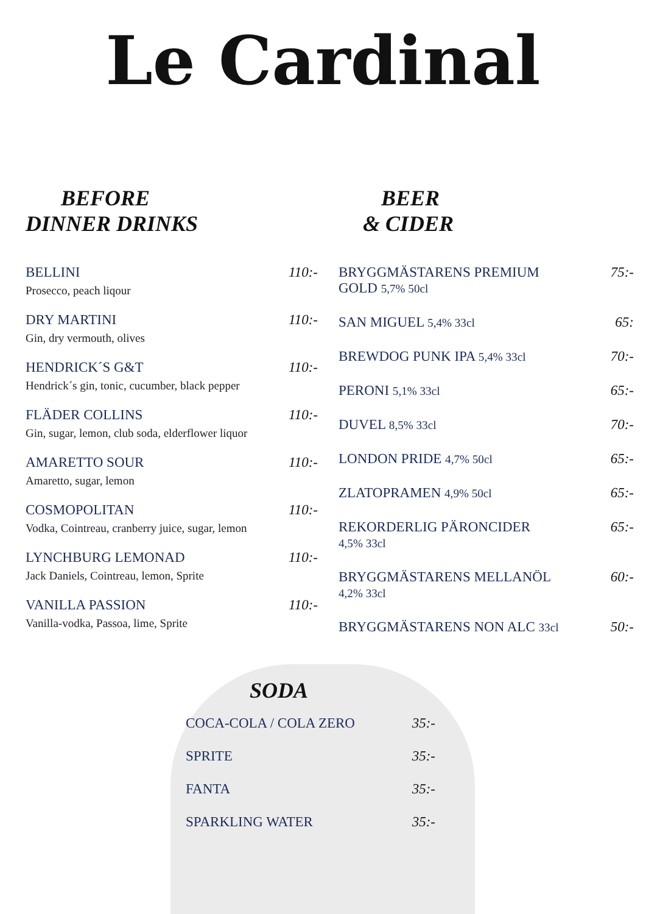Le Cardinal
BEFORE
DINNER DRINKS
BELLINI 110:-
Prosecco, peach liqour
DRY MARTINI 110:-
Gin, dry vermouth, olives
HENDRICK´S G&T 110:-
Hendrick´s gin, tonic, cucumber, black pepper
FLÄDER COLLINS 110:-
Gin, sugar, lemon, club soda, elderflower liquor
AMARETTO SOUR 110:-
Amaretto, sugar, lemon
COSMOPOLITAN 110:-
Vodka, Cointreau, cranberry juice, sugar, lemon
LYNCHBURG LEMONAD 110:-
Jack Daniels, Cointreau, lemon, Sprite
VANILLA PASSION 110:-
Vanilla-vodka, Passoa, lime, Sprite
BEER
& CIDER
BRYGGMÄSTARENS PREMIUM
GOLD 5,7% 50cl 75:-
SAN MIGUEL 5,4% 33cl 65:
BREWDOG PUNK IPA 5,4% 33cl 70:-
PERONI 5,1% 33cl 65:-
DUVEL 8,5% 33cl 70:-
LONDON PRIDE 4,7% 50cl 65:-
ZLATOPRAMEN 4,9% 50cl 65:-
REKORDERLIG PÄRONCIDER
4,5% 33cl 65:-
BRYGGMÄSTARENS MELLANÖL
4,2% 33cl 60:-
BRYGGMÄSTARENS NON ALC 33cl 50:-
SODA
COCA-COLA / COLA ZERO 35:-
SPRITE 35:-
FANTA 35:-
SPARKLING WATER 35:-